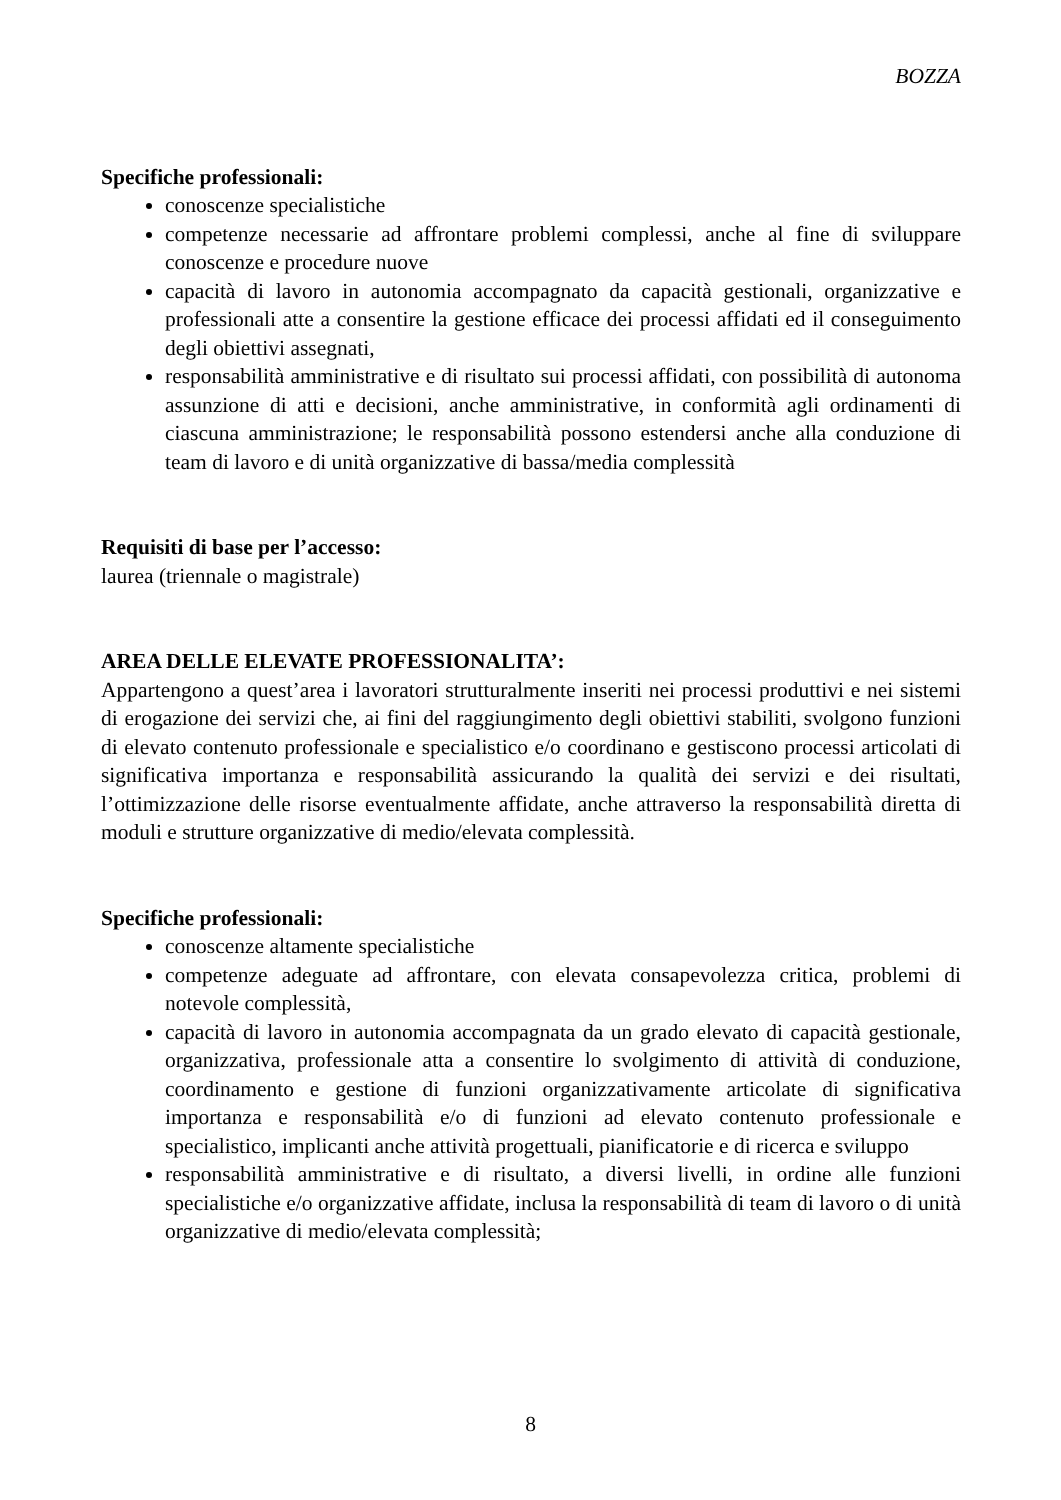BOZZA
Specifiche professionali:
conoscenze specialistiche
competenze necessarie ad affrontare problemi complessi, anche al fine di sviluppare conoscenze e procedure nuove
capacità di lavoro in autonomia accompagnato da capacità gestionali, organizzative e professionali atte a consentire la gestione efficace dei processi affidati ed il conseguimento degli obiettivi assegnati,
responsabilità amministrative e di risultato sui processi affidati, con possibilità di autonoma assunzione di atti e decisioni, anche amministrative, in conformità agli ordinamenti di ciascuna amministrazione; le responsabilità possono estendersi anche alla conduzione di team di lavoro e di unità organizzative di bassa/media complessità
Requisiti di base per l’accesso:
laurea (triennale o magistrale)
AREA DELLE ELEVATE PROFESSIONALITA’:
Appartengono a quest’area i lavoratori strutturalmente inseriti nei processi produttivi e nei sistemi di erogazione dei servizi che, ai fini del raggiungimento degli obiettivi stabiliti, svolgono funzioni di elevato contenuto professionale e specialistico e/o coordinano e gestiscono processi articolati di significativa importanza e responsabilità assicurando la qualità dei servizi e dei risultati, l’ottimizzazione delle risorse eventualmente affidate, anche attraverso la responsabilità diretta di moduli e strutture organizzative di medio/elevata complessità.
Specifiche professionali:
conoscenze altamente specialistiche
competenze adeguate ad affrontare, con elevata consapevolezza critica, problemi di notevole complessità,
capacità di lavoro in autonomia accompagnata da un grado elevato di capacità gestionale, organizzativa, professionale atta a consentire lo svolgimento di attività di conduzione, coordinamento e gestione di funzioni organizzativamente articolate di significativa importanza e responsabilità e/o di funzioni ad elevato contenuto professionale e specialistico, implicanti anche attività progettuali, pianificatorie e di ricerca e sviluppo
responsabilità amministrative e di risultato, a diversi livelli, in ordine alle funzioni specialistiche e/o organizzative affidate, inclusa la responsabilità di team di lavoro o di unità organizzative di medio/elevata complessità;
8